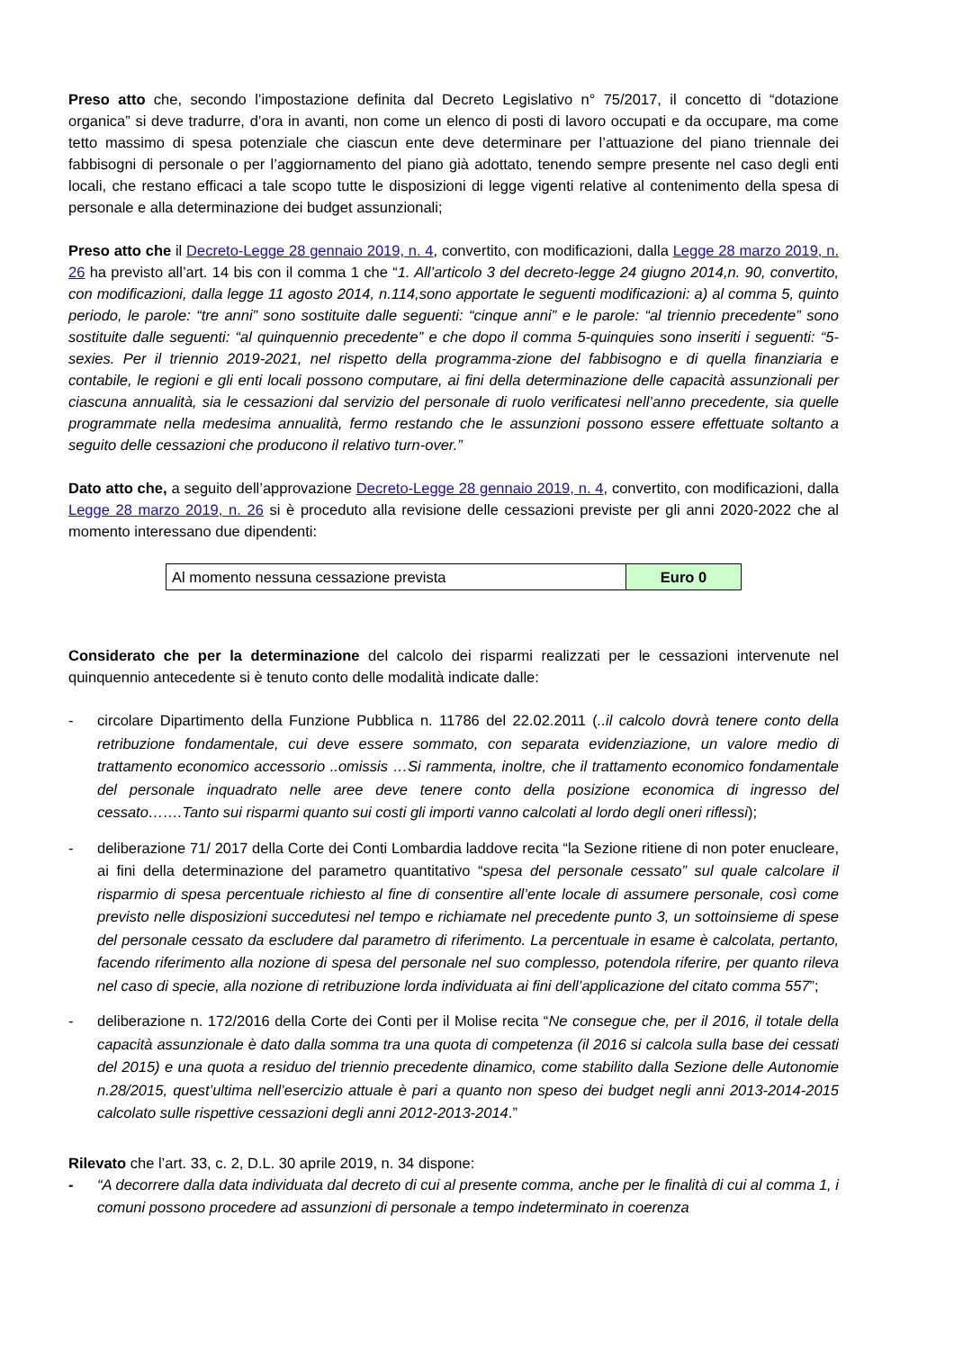Preso atto che, secondo l’impostazione definita dal Decreto Legislativo n° 75/2017, il concetto di “dotazione organica” si deve tradurre, d’ora in avanti, non come un elenco di posti di lavoro occupati e da occupare, ma come tetto massimo di spesa potenziale che ciascun ente deve determinare per l’attuazione del piano triennale dei fabbisogni di personale o per l’aggiornamento del piano già adottato, tenendo sempre presente nel caso degli enti locali, che restano efficaci a tale scopo tutte le disposizioni di legge vigenti relative al contenimento della spesa di personale e alla determinazione dei budget assunzionali;
Preso atto che il Decreto-Legge 28 gennaio 2019, n. 4, convertito, con modificazioni, dalla Legge 28 marzo 2019, n. 26 ha previsto all’art. 14 bis con il comma 1 che “1. All’articolo 3 del decreto-legge 24 giugno 2014,n. 90, convertito, con modificazioni, dalla legge 11 agosto 2014, n.114,sono apportate le seguenti modificazioni: a) al comma 5, quinto periodo, le parole: “tre anni” sono sostituite dalle seguenti: “cinque anni” e le parole: “al triennio precedente” sono sostituite dalle seguenti: “al quinquennio precedente” e che dopo il comma 5-quinquies sono inseriti i seguenti: “5-sexies. Per il triennio 2019-2021, nel rispetto della programma-zione del fabbisogno e di quella finanziaria e contabile, le regioni e gli enti locali possono computare, ai fini della determinazione delle capacità assunzionali per ciascuna annualità, sia le cessazioni dal servizio del personale di ruolo verificatesi nell’anno precedente, sia quelle programmate nella medesima annualità, fermo restando che le assunzioni possono essere effettuate soltanto a seguito delle cessazioni che producono il relativo turn-over.”
Dato atto che, a seguito dell’approvazione Decreto-Legge 28 gennaio 2019, n. 4, convertito, con modificazioni, dalla Legge 28 marzo 2019, n. 26 si è proceduto alla revisione delle cessazioni previste per gli anni 2020-2022 che al momento interessano due dipendenti:
| Al momento nessuna cessazione prevista | Euro 0 |
Considerato che per la determinazione del calcolo dei risparmi realizzati per le cessazioni intervenute nel quinquennio antecedente si è tenuto conto delle modalità indicate dalle:
- circolare Dipartimento della Funzione Pubblica n. 11786 del 22.02.2011 (..il calcolo dovrà tenere conto della retribuzione fondamentale, cui deve essere sommato, con separata evidenziazione, un valore medio di trattamento economico accessorio ..omissis …Si rammenta, inoltre, che il trattamento economico fondamentale del personale inquadrato nelle aree deve tenere conto della posizione economica di ingresso del cessato…….Tanto sui risparmi quanto sui costi gli importi vanno calcolati al lordo degli oneri riflessi);
- deliberazione 71/ 2017 della Corte dei Conti Lombardia laddove recita “la Sezione ritiene di non poter enucleare, ai fini della determinazione del parametro quantitativo “spesa del personale cessato” sul quale calcolare il risparmio di spesa percentuale richiesto al fine di consentire all’ente locale di assumere personale, così come previsto nelle disposizioni succedutesi nel tempo e richiamate nel precedente punto 3, un sottoinsieme di spese del personale cessato da escludere dal parametro di riferimento. La percentuale in esame è calcolata, pertanto, facendo riferimento alla nozione di spesa del personale nel suo complesso, potendola riferire, per quanto rileva nel caso di specie, alla nozione di retribuzione lorda individuata ai fini dell’applicazione del citato comma 557”;
- deliberazione n. 172/2016 della Corte dei Conti per il Molise recita “Ne consegue che, per il 2016, il totale della capacità assunzionale è dato dalla somma tra una quota di competenza (il 2016 si calcola sulla base dei cessati del 2015) e una quota a residuo del triennio precedente dinamico, come stabilito dalla Sezione delle Autonomie n.28/2015, quest’ultima nell’esercizio attuale è pari a quanto non speso dei budget negli anni 2013-2014-2015 calcolato sulle rispettive cessazioni degli anni 2012-2013-2014.”
Rilevato che l’art. 33, c. 2, D.L. 30 aprile 2019, n. 34 dispone:
- “A decorrere dalla data individuata dal decreto di cui al presente comma, anche per le finalità di cui al comma 1, i comuni possono procedere ad assunzioni di personale a tempo indeterminato in coerenza